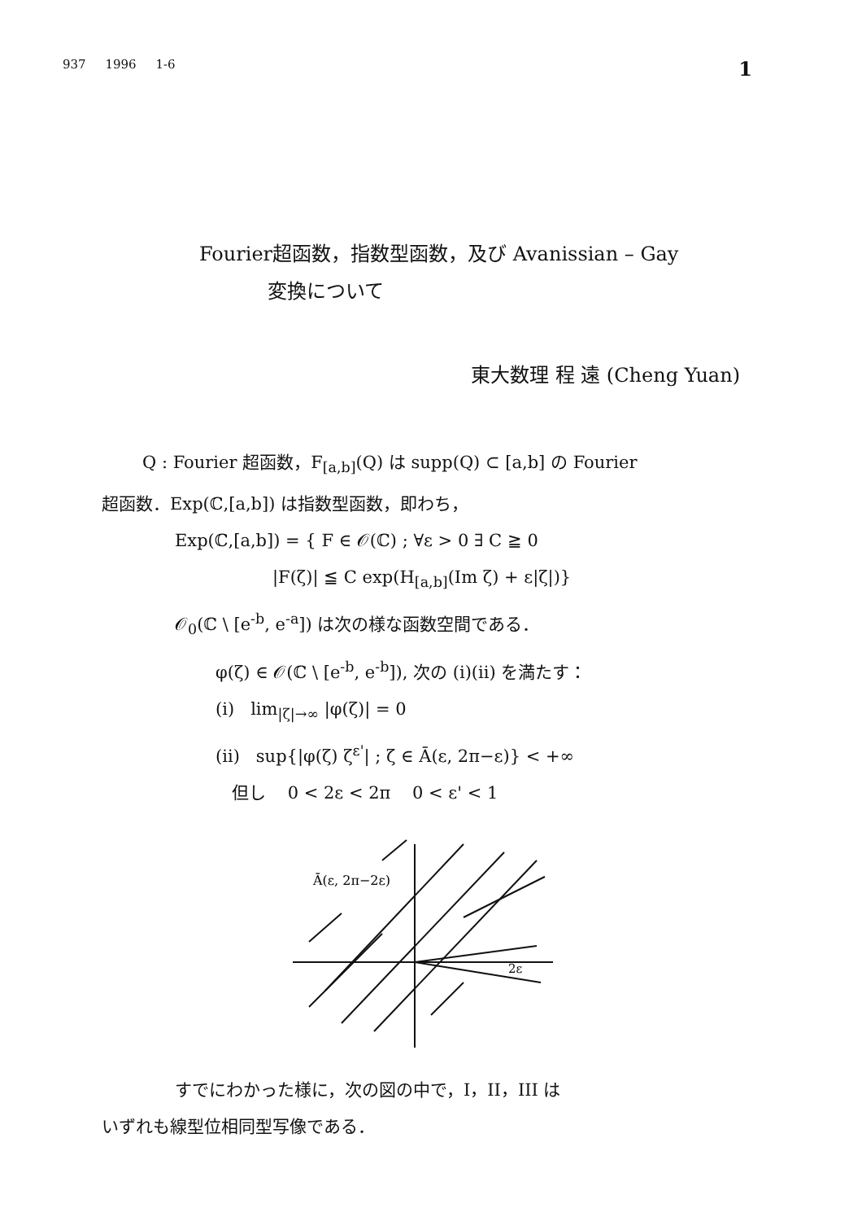937 1996 1-6 1
Fourier超函数，指数型函数，及び Avanissian – Gay
変換について
東大数理 程 遠 (Cheng Yuan)
Q : Fourier 超函数，F<sub>[a,b]</sub>(Q) は supp(Q) ⊂ [a,b] の Fourier
超函数．Exp(ℂ,[a,b]) は指数型函数，即わち，
Exp(ℂ,[a,b]) = { F ∈ 𝒪(ℂ) ; ∀ε > 0 ∃ C ≧ 0
|F(ζ)| ≦ C exp(H<sub>[a,b]</sub>(Im ζ) + ε|ζ|)}
𝒪<sub>0</sub>(ℂ \ [e<sup>-b</sup>, e<sup>-a</sup>]) は次の様な函数空間である．
φ(ζ) ∈ 𝒪(ℂ \ [e<sup>-b</sup>, e<sup>-b</sup>]), 次の (i)(ii) を満たす：
(i) lim<sub>|ζ|→∞</sub> |φ(ζ)| = 0
(ii) sup{|φ(ζ) ζ<sup>ε'</sup>| ; ζ ∈ Ā(ε, 2π−ε)} < +∞
但し 0 < 2ε < 2π 0 < ε' < 1
Ā(ε, 2π−2ε)
2ε
すでにわかった様に，次の図の中で，I，II，III は
いずれも線型位相同型写像である．